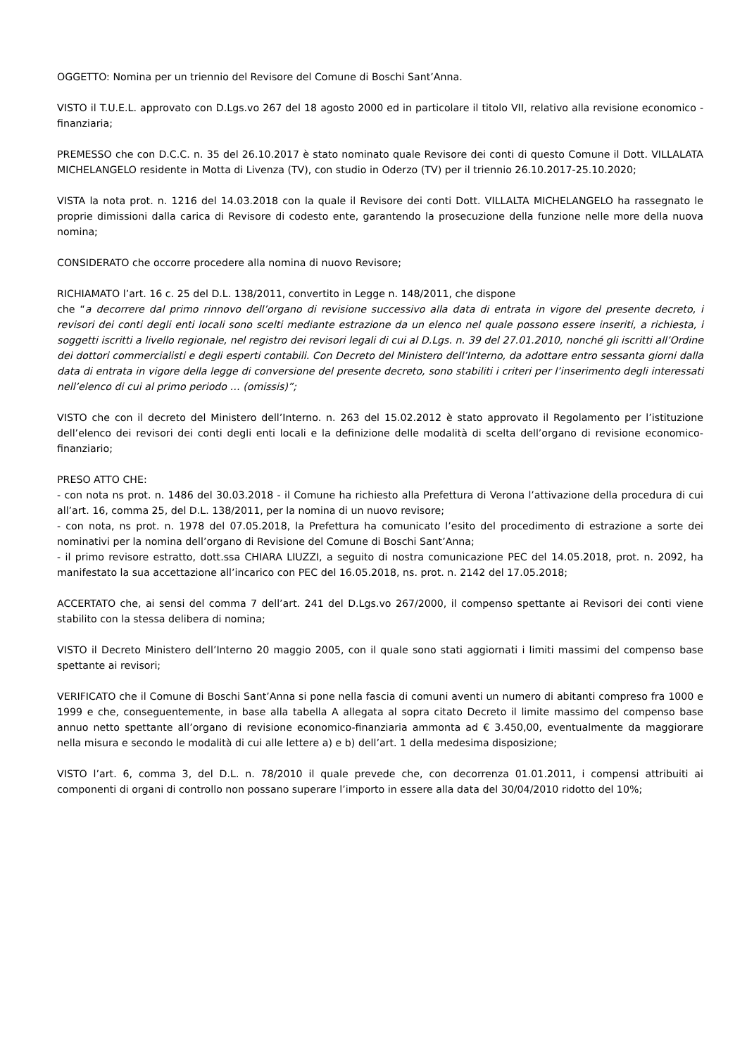OGGETTO: Nomina per un triennio del Revisore del Comune di Boschi Sant’Anna.
VISTO il T.U.E.L. approvato con D.Lgs.vo 267 del 18 agosto 2000 ed in particolare il titolo VII, relativo alla revisione economico - finanziaria;
PREMESSO che con D.C.C. n. 35 del 26.10.2017 è stato nominato quale Revisore dei conti di questo Comune il Dott. VILLALATA MICHELANGELO residente in Motta di Livenza (TV), con studio in Oderzo (TV) per il triennio 26.10.2017-25.10.2020;
VISTA la nota prot. n. 1216 del 14.03.2018 con la quale il Revisore dei conti Dott. VILLALTA MICHELANGELO ha rassegnato le proprie dimissioni dalla carica di Revisore di codesto ente, garantendo la prosecuzione della funzione nelle more della nuova nomina;
CONSIDERATO che occorre procedere alla nomina di nuovo Revisore;
RICHIAMATO l’art. 16 c. 25 del D.L. 138/2011, convertito in Legge n. 148/2011, che dispone
che “a decorrere dal primo rinnovo dell’organo di revisione successivo alla data di entrata in vigore del presente decreto, i revisori dei conti degli enti locali sono scelti mediante estrazione da un elenco nel quale possono essere inseriti, a richiesta, i soggetti iscritti a livello regionale, nel registro dei revisori legali di cui al D.Lgs. n. 39 del 27.01.2010, nonché gli iscritti all’Ordine dei dottori commercialisti e degli esperti contabili. Con Decreto del Ministero dell’Interno, da adottare entro sessanta giorni dalla data di entrata in vigore della legge di conversione del presente decreto, sono stabiliti i criteri per l’inserimento degli interessati nell’elenco di cui al primo periodo … (omissis)”;
VISTO che con il decreto del Ministero dell’Interno. n. 263 del 15.02.2012 è stato approvato il Regolamento per l’istituzione dell’elenco dei revisori dei conti degli enti locali e la definizione delle modalità di scelta dell’organo di revisione economico-finanziario;
PRESO ATTO CHE:
- con nota ns prot. n. 1486 del 30.03.2018 - il Comune ha richiesto alla Prefettura di Verona l’attivazione della procedura di cui all’art. 16, comma 25, del D.L. 138/2011, per la nomina di un nuovo revisore;
- con nota, ns prot. n. 1978 del 07.05.2018, la Prefettura ha comunicato l’esito del procedimento di estrazione a sorte dei nominativi per la nomina dell’organo di Revisione del Comune di Boschi Sant’Anna;
- il primo revisore estratto, dott.ssa CHIARA LIUZZI, a seguito di nostra comunicazione PEC del 14.05.2018, prot. n. 2092, ha manifestato la sua accettazione all’incarico con PEC del 16.05.2018, ns. prot. n. 2142 del 17.05.2018;
ACCERTATO che, ai sensi del comma 7 dell’art. 241 del D.Lgs.vo 267/2000, il compenso spettante ai Revisori dei conti viene stabilito con la stessa delibera di nomina;
VISTO il Decreto Ministero dell’Interno 20 maggio 2005, con il quale sono stati aggiornati i limiti massimi del compenso base spettante ai revisori;
VERIFICATO che il Comune di Boschi Sant’Anna si pone nella fascia di comuni aventi un numero di abitanti compreso fra 1000 e 1999 e che, conseguentemente, in base alla tabella A allegata al sopra citato Decreto il limite massimo del compenso base annuo netto spettante all’organo di revisione economico-finanziaria ammonta ad € 3.450,00, eventualmente da maggiorare nella misura e secondo le modalità di cui alle lettere a) e b) dell’art. 1 della medesima disposizione;
VISTO l’art. 6, comma 3, del D.L. n. 78/2010 il quale prevede che, con decorrenza 01.01.2011, i compensi attribuiti ai componenti di organi di controllo non possano superare l’importo in essere alla data del 30/04/2010 ridotto del 10%;